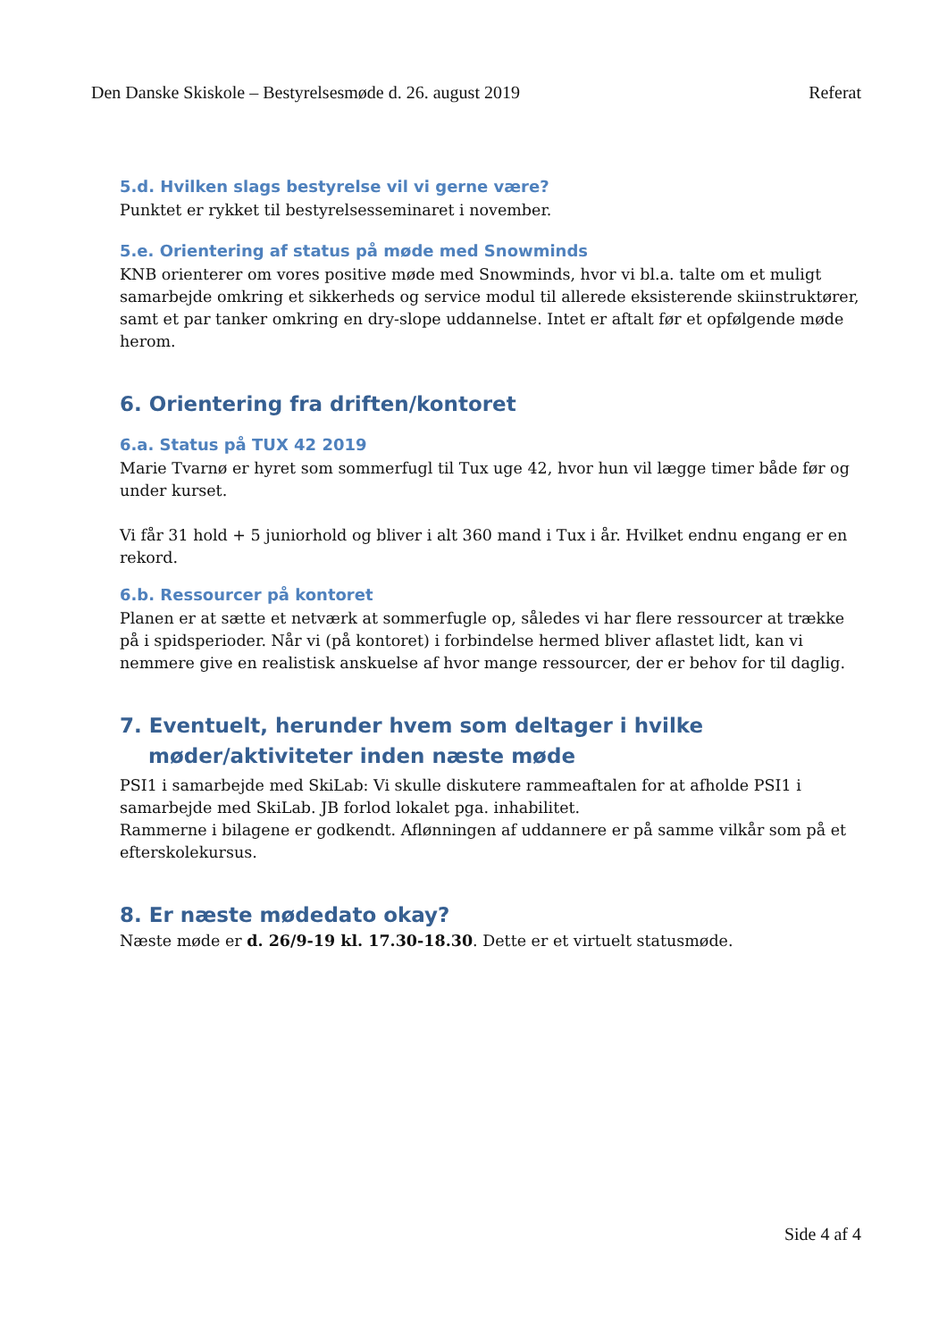Den Danske Skiskole – Bestyrelsesmøde d. 26. august 2019 Referat
5.d. Hvilken slags bestyrelse vil vi gerne være?
Punktet er rykket til bestyrelsesseminaret i november.
5.e. Orientering af status på møde med Snowminds
KNB orienterer om vores positive møde med Snowminds, hvor vi bl.a. talte om et muligt samarbejde omkring et sikkerheds og service modul til allerede eksisterende skiinstruktører, samt et par tanker omkring en dry-slope uddannelse. Intet er aftalt før et opfølgende møde herom.
6. Orientering fra driften/kontoret
6.a. Status på TUX 42 2019
Marie Tvarnø er hyret som sommerfugl til Tux uge 42, hvor hun vil lægge timer både før og under kurset.
Vi får 31 hold + 5 juniorhold og bliver i alt 360 mand i Tux i år. Hvilket endnu engang er en rekord.
6.b. Ressourcer på kontoret
Planen er at sætte et netværk at sommerfugle op, således vi har flere ressourcer at trække på i spidsperioder. Når vi (på kontoret) i forbindelse hermed bliver aflastet lidt, kan vi nemmere give en realistisk anskuelse af hvor mange ressourcer, der er behov for til daglig.
7. Eventuelt, herunder hvem som deltager i hvilke møder/aktiviteter inden næste møde
PSI1 i samarbejde med SkiLab: Vi skulle diskutere rammeaftalen for at afholde PSI1 i samarbejde med SkiLab. JB forlod lokalet pga. inhabilitet.
Rammerne i bilagene er godkendt. Aflønningen af uddannere er på samme vilkår som på et efterskolekursus.
8. Er næste mødedato okay?
Næste møde er d. 26/9-19 kl. 17.30-18.30. Dette er et virtuelt statusmøde.
Side 4 af 4